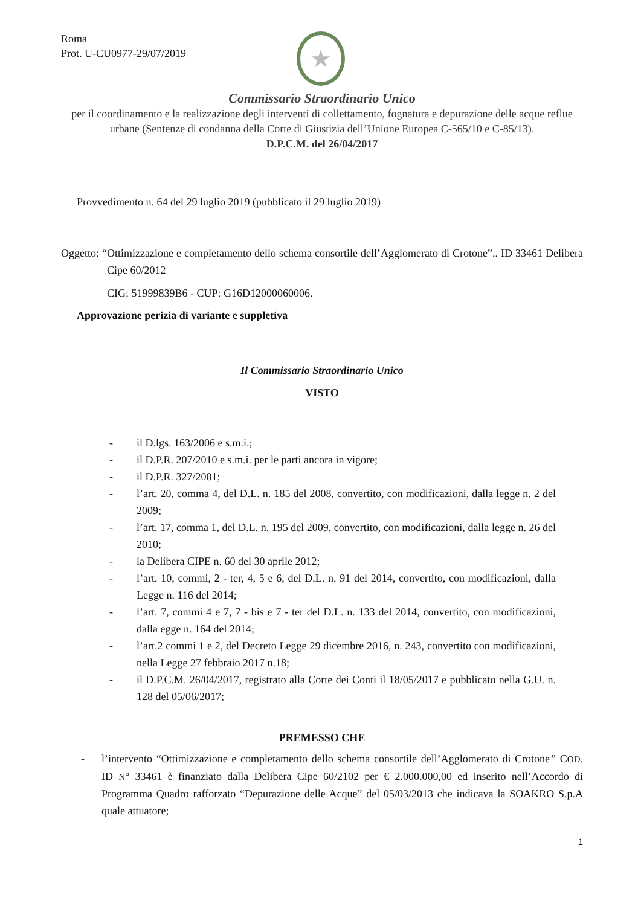Roma
Prot. U-CU0977-29/07/2019
★
Commissario Straordinario Unico
per il coordinamento e la realizzazione degli interventi di collettamento, fognatura e depurazione delle acque reflue urbane (Sentenze di condanna della Corte di Giustizia dell’Unione Europea C-565/10 e C-85/13).
D.P.C.M. del 26/04/2017
Provvedimento n. 64 del 29 luglio 2019 (pubblicato il 29 luglio 2019)
Oggetto: “Ottimizzazione e completamento dello schema consortile dell’Agglomerato di Crotone”.. ID 33461 Delibera Cipe 60/2012
CIG: 51999839B6 - CUP: G16D12000060006.
Approvazione perizia di variante e suppletiva
Il Commissario Straordinario Unico
VISTO
- il D.lgs. 163/2006 e s.m.i.;
- il D.P.R. 207/2010 e s.m.i. per le parti ancora in vigore;
- il D.P.R. 327/2001;
- l’art. 20, comma 4, del D.L. n. 185 del 2008, convertito, con modificazioni, dalla legge n. 2 del 2009;
- l’art. 17, comma 1, del D.L. n. 195 del 2009, convertito, con modificazioni, dalla legge n. 26 del 2010;
- la Delibera CIPE n. 60 del 30 aprile 2012;
- l’art. 10, commi, 2 - ter, 4, 5 e 6, del D.L. n. 91 del 2014, convertito, con modificazioni, dalla Legge n. 116 del 2014;
- l’art. 7, commi 4 e 7, 7 - bis e 7 - ter del D.L. n. 133 del 2014, convertito, con modificazioni, dalla egge n. 164 del 2014;
- l’art.2 commi 1 e 2, del Decreto Legge 29 dicembre 2016, n. 243, convertito con modificazioni, nella Legge 27 febbraio 2017 n.18;
- il D.P.C.M. 26/04/2017, registrato alla Corte dei Conti il 18/05/2017 e pubblicato nella G.U. n. 128 del 05/06/2017;
PREMESSO CHE
- l’intervento “Ottimizzazione e completamento dello schema consortile dell’Agglomerato di Crotone” COD. ID N° 33461 è finanziato dalla Delibera Cipe 60/2102 per € 2.000.000,00 ed inserito nell’Accordo di Programma Quadro rafforzato “Depurazione delle Acque” del 05/03/2013 che indicava la SOAKRO S.p.A quale attuatore;
1